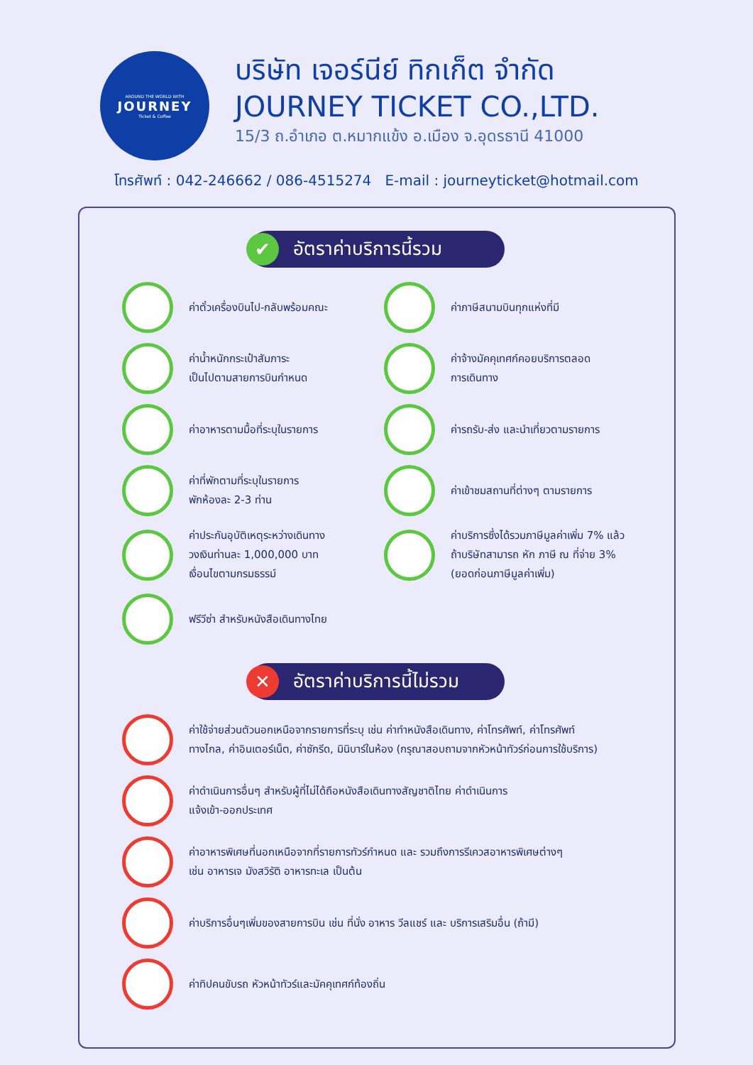AROUND THE WORLD WITH
JOURNEY
Ticket & Coffee
บริษัท เจอร์นีย์ ทิกเก็ต จำกัด
JOURNEY TICKET CO.,LTD.
15/3 ถ.อำเภอ ต.หมากแข้ง อ.เมือง จ.อุดรธานี 41000
โทรศัพท์ : 042-246662 / 086-4515274 E-mail : journeyticket@hotmail.com
✔ อัตราค่าบริการนี้รวม
ค่าตั๋วเครื่องบินไป-กลับพร้อมคณะ
ค่าภาษีสนามบินทุกแห่งที่มี
ค่าน้ำหนักกระเป๋าสัมภาระ
เป็นไปตามสายการบินกำหนด
ค่าจ้างมัคคุเทศก์คอยบริการตลอด
การเดินทาง
ค่าอาหารตามมื้อที่ระบุในรายการ
ค่ารถรับ-ส่ง และนำเที่ยวตามรายการ
ค่าที่พักตามที่ระบุในรายการ
พักห้องละ 2-3 ท่าน
ค่าเข้าชมสถานที่ต่างๆ ตามรายการ
ค่าประกันอุบัติเหตุระหว่างเดินทาง
วงเงินท่านละ 1,000,000 บาท
เงื่อนไขตามกรมธรรม์
ค่าบริการซึ่งได้รวมภาษีมูลค่าเพิ่ม 7% แล้ว
ถ้าบริษัทสามารถ หัก ภาษี ณ ที่จ่าย 3%
(ยอดก่อนภาษีมูลค่าเพิ่ม)
ฟรีวีซ่า สำหรับหนังสือเดินทางไทย
✕ อัตราค่าบริการนี้ไม่รวม
ค่าใช้จ่ายส่วนตัวนอกเหนือจากรายการที่ระบุ เช่น ค่าทำหนังสือเดินทาง, ค่าโทรศัพท์, ค่าโทรศัพท์
ทางไกล, ค่าอินเตอร์เน็ต, ค่าซักรีด, มินิบาร์ในห้อง (กรุณาสอบถามจากหัวหน้าทัวร์ก่อนการใช้บริการ)
ค่าดำเนินการอื่นๆ สำหรับผู้ที่ไม่ได้ถือหนังสือเดินทางสัญชาติไทย ค่าดำเนินการ
แจ้งเข้า-ออกประเทศ
ค่าอาหารพิเศษที่นอกเหนือจากที่รายการทัวร์กำหนด และ รวมถึงการรีเควสอาหารพิเศษต่างๆ
เช่น อาหารเจ มังสวิรัติ อาหารทะเล เป็นต้น
ค่าบริการอื่นๆเพิ่มของสายการบิน เช่น ที่นั่ง อาหาร วีลแชร์ และ บริการเสริมอื่น (ถ้ามี)
ค่าทิปคนขับรถ หัวหน้าทัวร์และมัคคุเทศก์ท้องถิ่น